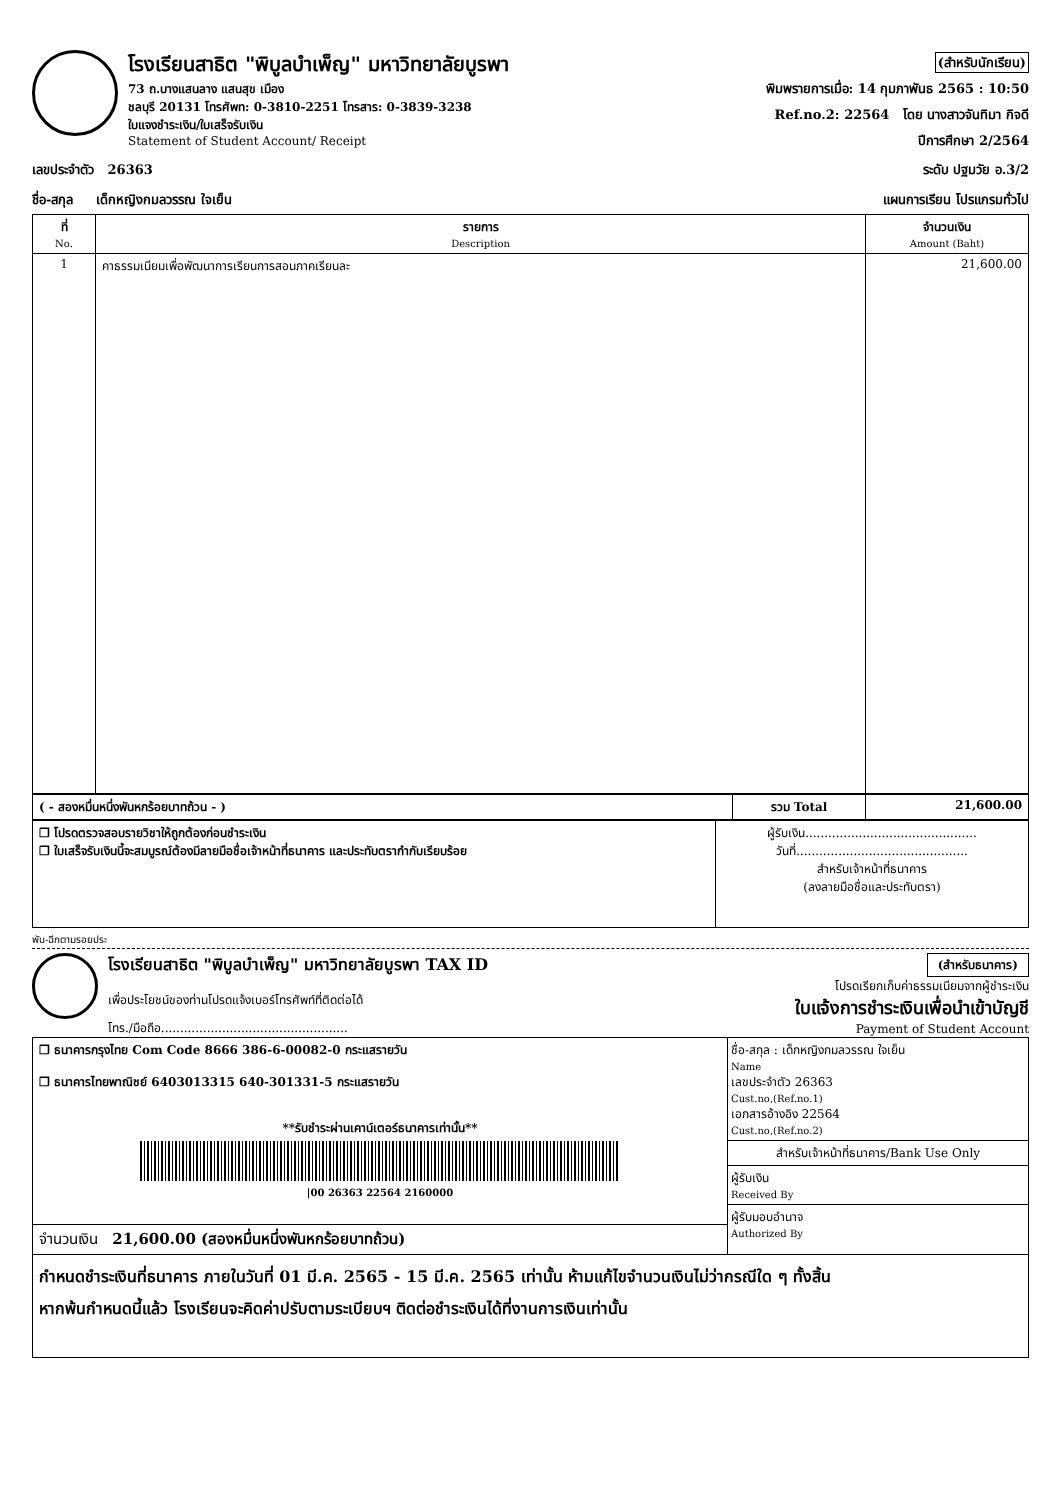โรงเรียนสาธิต "พิบูลบำเพ็ญ" มหาวิทยาลัยบูรพา
73 ถ.บางแสนลาง แสนสุข เมือง
ชลบุรี 20131 โทรศัพท: 0-3810-2251 โทรสาร: 0-3839-3238
ใบแจงชำระเงิน/ใบเสร็จรับเงิน
Statement of Student Account/ Receipt
(สำหรับนักเรียน)
พิมพรายการเมื่อ: 14 กุมภาพันธ 2565 : 10:50
Ref.no.2: 22564 โดย นางสาวจันทิมา กิจดี
ปีการศึกษา 2/2564
เลขประจำตัว 26363 ระดับ ปฐมวัย อ.3/2
ชื่อ-สกุล เด็กหญิงกมลวรรณ ใจเย็น แผนการเรียน โปรแกรมทั่วไป
| ที่ No. | รายการ Description | จำนวนเงิน Amount (Baht) |
| --- | --- | --- |
| 1 | คาธรรมเนียมเพื่อพัฒนาการเรียนการสอนภาคเรียนละ | 21,600.00 |
| ( - สองหมื่นหนึ่งพันหกร้อยบาทถ้วน - ) | รวม Total | 21,600.00 |
| ❒ โปรดตรวจสอบรายวิชาให้ถูกต้องก่อนชำระเงิน ❒ ใบเสร็จรับเงินนี้จะสมบูรณ์ต้องมีลายมือชื่อเจ้าหน้าที่ธนาคาร และประทับตรากำกับเรียบร้อย | ผู้รับเงิน............................................. วันที่............................................. สำหรับเจ้าหน้าที่ธนาคาร (ลงลายมือชื่อและประทับตรา) |
พับ-ฉีกตามรอยประ
โรงเรียนสาธิต "พิบูลบำเพ็ญ" มหาวิทยาลัยบูรพา TAX ID
เพื่อประโยชน์ของท่านโปรดแจ้งเบอร์โทรศัพท์ที่ติดต่อได้
โทร./มือถือ.................................................
(สำหรับธนาคาร)
โปรดเรียกเก็บค่าธรรมเนียมจากผู้ชำระเงิน
ใบแจ้งการชำระเงินเพื่อนำเข้าบัญชี
Payment of Student Account
| ❒ ธนาคารกรุงไทย Com Code 8666 386-6-00082-0 กระแสรายวัน ❒ ธนาคารไทยพาณิชย์ 6403013315 640-301331-5 กระแสรายวัน **รับชำระผ่านเคาน์เตอร์ธนาคารเท่านั้น** /00 26363 22564 2160000 | ชื่อ-สกุล : เด็กหญิงกมลวรรณ ใจเย็น Name เลขประจำตัว 26363 Cust.no,(Ref.no.1) เอกสารอ้างอิง 22564 Cust.no,(Ref.no.2) สำหรับเจ้าหน้าที่ธนาคาร/Bank Use Only ผู้รับเงิน Received By ผู้รับมอบอำนาจ Authorized By |
| จำนวนเงิน 21,600.00 (สองหมื่นหนึ่งพันหกร้อยบาทถ้วน) | |
กำหนดชำระเงินที่ธนาคาร ภายในวันที่ 01 มี.ค. 2565 - 15 มี.ค. 2565 เท่านั้น ห้ามแก้ไขจำนวนเงินไม่ว่ากรณีใด ๆ ทั้งสิ้น
หากพ้นกำหนดนี้แล้ว โรงเรียนจะคิดค่าปรับตามระเบียบฯ ติดต่อชำระเงินได้ที่งานการเงินเท่านั้น